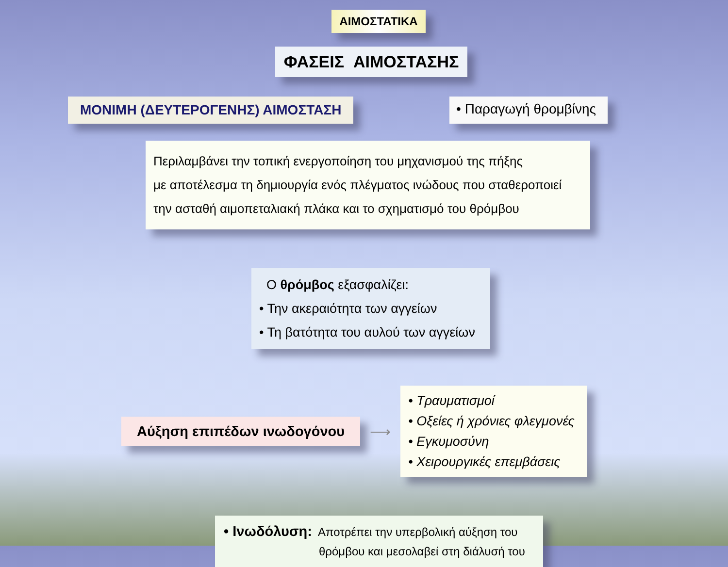ΑΙΜΟΣΤΑΤΙΚΑ
ΦΑΣΕΙΣ ΑΙΜΟΣΤΑΣΗΣ
ΜΟΝΙΜΗ (ΔΕΥΤΕΡΟΓΕΝΗΣ) ΑΙΜΟΣΤΑΣΗ
• Παραγωγή θρομβίνης
Περιλαμβάνει την τοπική ενεργοποίηση του μηχανισμού της πήξης
με αποτέλεσμα τη δημιουργία ενός πλέγματος ινώδους που σταθεροποιεί
την ασταθή αιμοπεταλιακή πλάκα και το σχηματισμό του θρόμβου
Ο θρόμβος εξασφαλίζει:
• Την ακεραιότητα των αγγείων
• Τη βατότητα του αυλού των αγγείων
Αύξηση επιπέδων ινωδογόνου
⟶
• Τραυματισμοί
• Οξείες ή χρόνιες φλεγμονές
• Εγκυμοσύνη
• Χειρουργικές επεμβάσεις
• Ινωδόλυση: Αποτρέπει την υπερβολική αύξηση του
θρόμβου και μεσολαβεί στη διάλυσή του